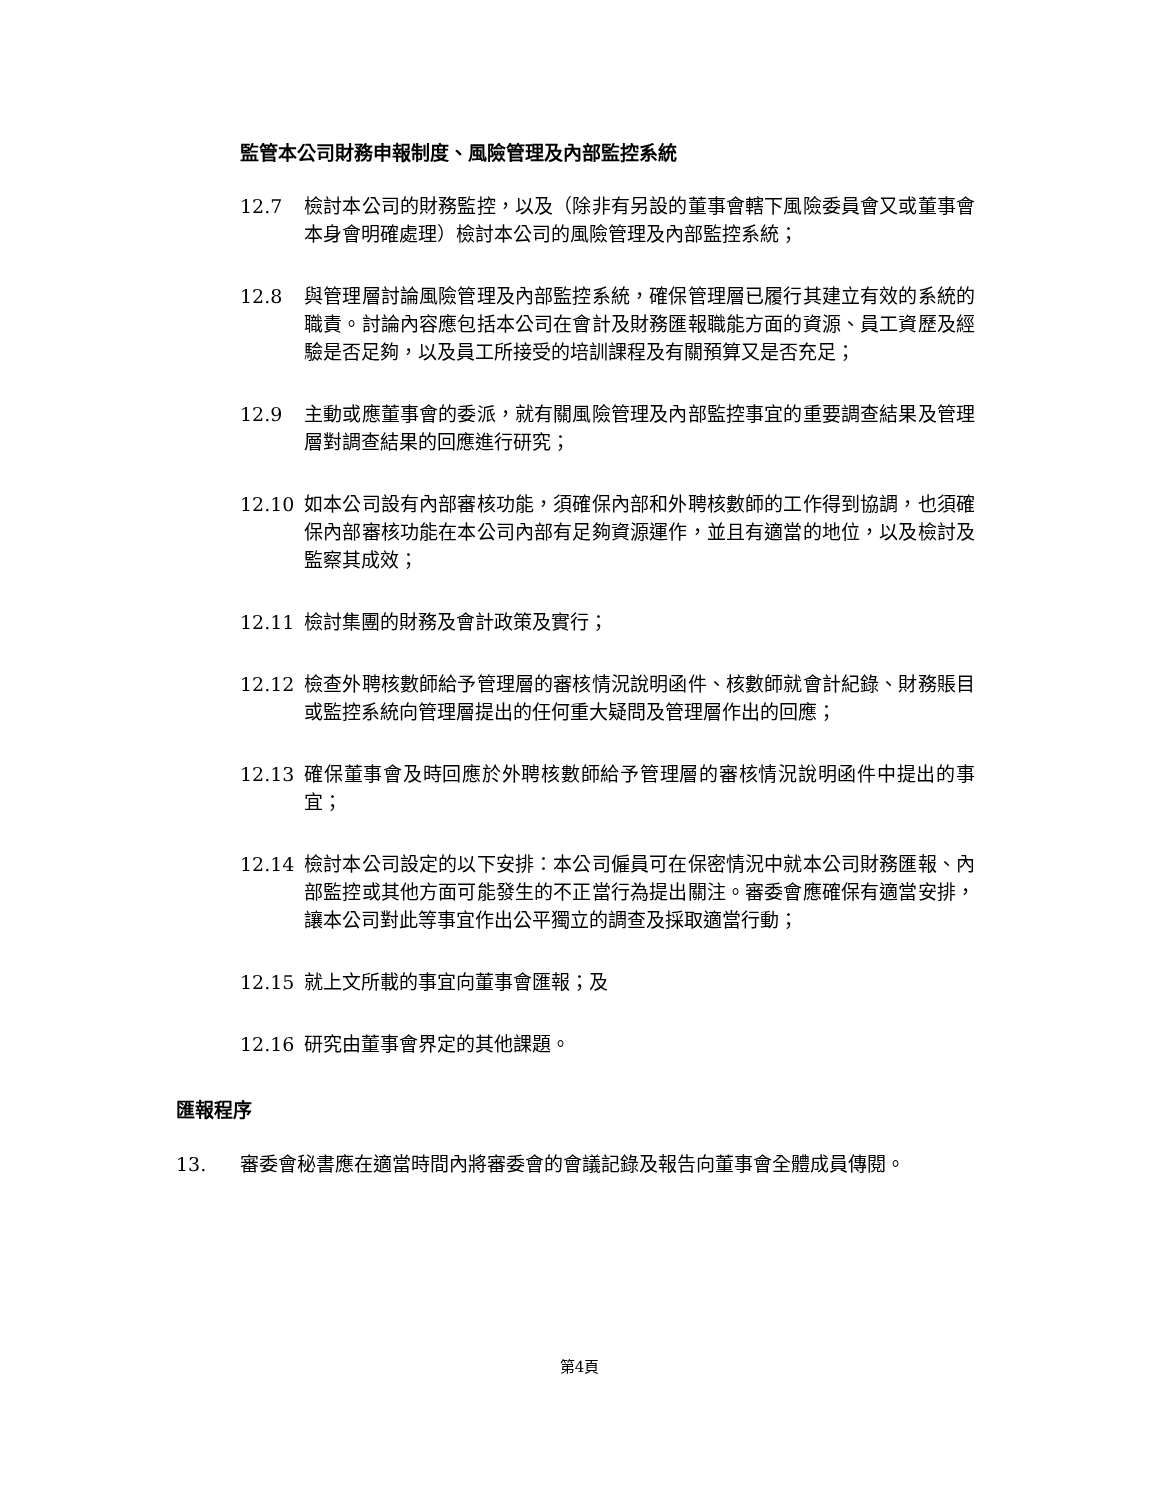監管本公司財務申報制度、風險管理及內部監控系統
12.7 檢討本公司的財務監控，以及（除非有另設的董事會轄下風險委員會又或董事會本身會明確處理）檢討本公司的風險管理及內部監控系統；
12.8 與管理層討論風險管理及內部監控系統，確保管理層已履行其建立有效的系統的職責。討論內容應包括本公司在會計及財務匯報職能方面的資源、員工資歷及經驗是否足夠，以及員工所接受的培訓課程及有關預算又是否充足；
12.9 主動或應董事會的委派，就有關風險管理及內部監控事宜的重要調查結果及管理層對調查結果的回應進行研究；
12.10 如本公司設有內部審核功能，須確保內部和外聘核數師的工作得到協調，也須確保內部審核功能在本公司內部有足夠資源運作，並且有適當的地位，以及檢討及監察其成效；
12.11 檢討集團的財務及會計政策及實行；
12.12 檢查外聘核數師給予管理層的審核情況說明函件、核數師就會計紀錄、財務賬目或監控系統向管理層提出的任何重大疑問及管理層作出的回應；
12.13 確保董事會及時回應於外聘核數師給予管理層的審核情況說明函件中提出的事宜；
12.14 檢討本公司設定的以下安排：本公司僱員可在保密情況中就本公司財務匯報、內部監控或其他方面可能發生的不正當行為提出關注。審委會應確保有適當安排，讓本公司對此等事宜作出公平獨立的調查及採取適當行動；
12.15 就上文所載的事宜向董事會匯報；及
12.16 研究由董事會界定的其他課題。
匯報程序
13. 審委會秘書應在適當時間內將審委會的會議記錄及報告向董事會全體成員傳閱。
第4頁